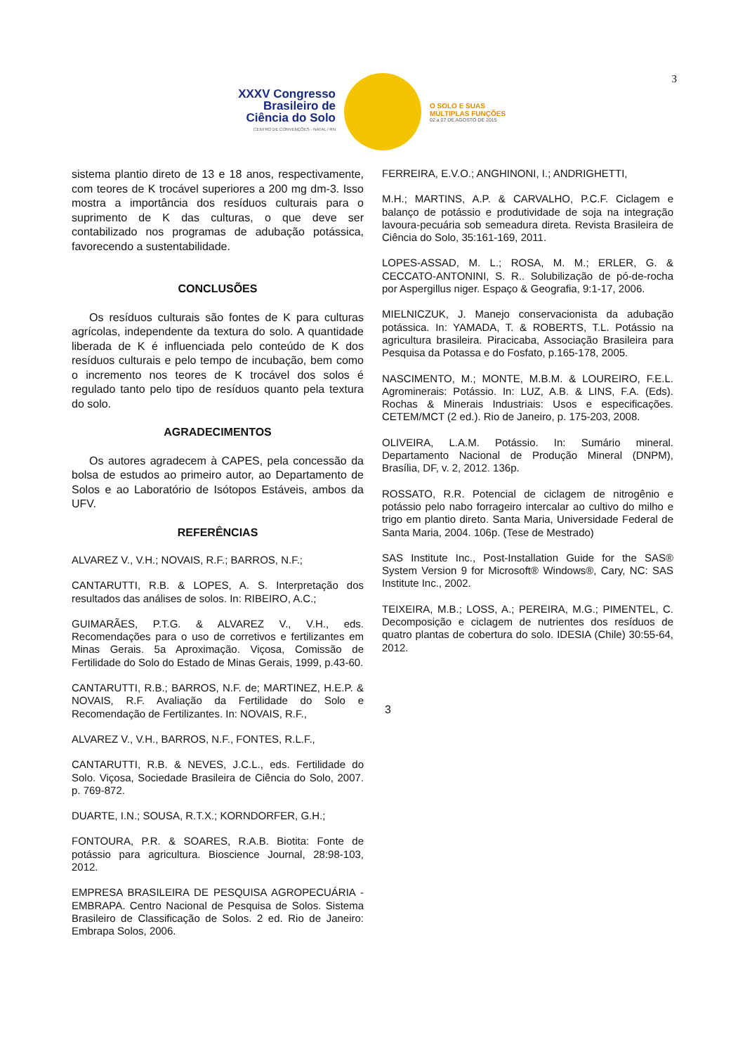3
XXXV Congresso Brasileiro de Ciência do Solo
CENTRO DE CONVENÇÕES - NATAL / RN
O SOLO E SUAS
MÚLTIPLAS FUNÇÕES
02 a 07 DE AGOSTO DE 2015
sistema plantio direto de 13 e 18 anos, respectivamente, com teores de K trocável superiores a 200 mg dm-3. Isso mostra a importância dos resíduos culturais para o suprimento de K das culturas, o que deve ser contabilizado nos programas de adubação potássica, favorecendo a sustentabilidade.
CONCLUSÕES
Os resíduos culturais são fontes de K para culturas agrícolas, independente da textura do solo. A quantidade liberada de K é influenciada pelo conteúdo de K dos resíduos culturais e pelo tempo de incubação, bem como o incremento nos teores de K trocável dos solos é regulado tanto pelo tipo de resíduos quanto pela textura do solo.
AGRADECIMENTOS
Os autores agradecem à CAPES, pela concessão da bolsa de estudos ao primeiro autor, ao Departamento de Solos e ao Laboratório de Isótopos Estáveis, ambos da UFV.
REFERÊNCIAS
ALVAREZ V., V.H.; NOVAIS, R.F.; BARROS, N.F.;
CANTARUTTI, R.B. & LOPES, A. S. Interpretação dos resultados das análises de solos. In: RIBEIRO, A.C.;
GUIMARÃES, P.T.G. & ALVAREZ V., V.H., eds. Recomendações para o uso de corretivos e fertilizantes em Minas Gerais. 5a Aproximação. Viçosa, Comissão de Fertilidade do Solo do Estado de Minas Gerais, 1999, p.43-60.
CANTARUTTI, R.B.; BARROS, N.F. de; MARTINEZ, H.E.P. & NOVAIS, R.F. Avaliação da Fertilidade do Solo e Recomendação de Fertilizantes. In: NOVAIS, R.F.,
ALVAREZ V., V.H., BARROS, N.F., FONTES, R.L.F.,
CANTARUTTI, R.B. & NEVES, J.C.L., eds. Fertilidade do Solo. Viçosa, Sociedade Brasileira de Ciência do Solo, 2007. p. 769-872.
DUARTE, I.N.; SOUSA, R.T.X.; KORNDORFER, G.H.;
FONTOURA, P.R. & SOARES, R.A.B. Biotita: Fonte de potássio para agricultura. Bioscience Journal, 28:98-103, 2012.
EMPRESA BRASILEIRA DE PESQUISA AGROPECUÁRIA - EMBRAPA. Centro Nacional de Pesquisa de Solos. Sistema Brasileiro de Classificação de Solos. 2 ed. Rio de Janeiro: Embrapa Solos, 2006.
FERREIRA, E.V.O.; ANGHINONI, I.; ANDRIGHETTI,
M.H.; MARTINS, A.P. & CARVALHO, P.C.F. Ciclagem e balanço de potássio e produtividade de soja na integração lavoura-pecuária sob semeadura direta. Revista Brasileira de Ciência do Solo, 35:161-169, 2011.
LOPES-ASSAD, M. L.; ROSA, M. M.; ERLER, G. & CECCATO-ANTONINI, S. R.. Solubilização de pó-de-rocha por Aspergillus niger. Espaço & Geografia, 9:1-17, 2006.
MIELNICZUK, J. Manejo conservacionista da adubação potássica. In: YAMADA, T. & ROBERTS, T.L. Potássio na agricultura brasileira. Piracicaba, Associação Brasileira para Pesquisa da Potassa e do Fosfato, p.165-178, 2005.
NASCIMENTO, M.; MONTE, M.B.M. & LOUREIRO, F.E.L. Agrominerais: Potássio. In: LUZ, A.B. & LINS, F.A. (Eds). Rochas & Minerais Industriais: Usos e especificações. CETEM/MCT (2 ed.). Rio de Janeiro, p. 175-203, 2008.
OLIVEIRA, L.A.M. Potássio. In: Sumário mineral. Departamento Nacional de Produção Mineral (DNPM), Brasília, DF, v. 2, 2012. 136p.
ROSSATO, R.R. Potencial de ciclagem de nitrogênio e potássio pelo nabo forrageiro intercalar ao cultivo do milho e trigo em plantio direto. Santa Maria, Universidade Federal de Santa Maria, 2004. 106p. (Tese de Mestrado)
SAS Institute Inc., Post-Installation Guide for the SAS® System Version 9 for Microsoft® Windows®, Cary, NC: SAS Institute Inc., 2002.
TEIXEIRA, M.B.; LOSS, A.; PEREIRA, M.G.; PIMENTEL, C. Decomposição e ciclagem de nutrientes dos resíduos de quatro plantas de cobertura do solo. IDESIA (Chile) 30:55-64, 2012.
3